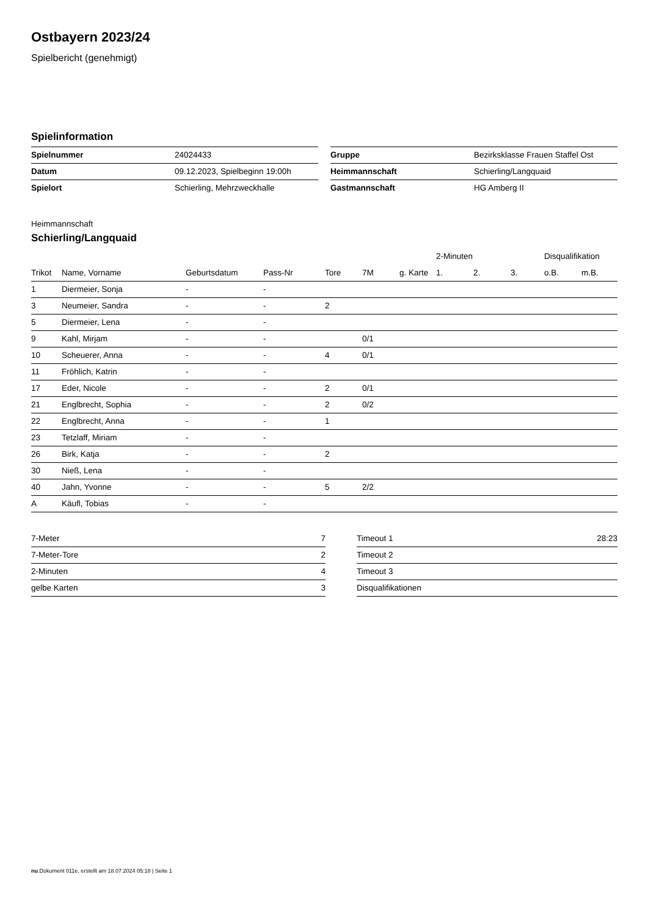Ostbayern 2023/24
Spielbericht (genehmigt)
Spielinformation
| Spielnummer | 24024433 |
| Datum | 09.12.2023, Spielbeginn 19:00h |
| Spielort | Schierling, Mehrzweckhalle |
| Gruppe | Bezirksklasse Frauen Staffel Ost |
| Heimmannschaft | Schierling/Langquaid |
| Gastmannschaft | HG Amberg II |
Heimmannschaft
Schierling/Langquaid
| | | | | | | | 2-Minuten | | | Disqualifikation | |
| --- | --- | --- | --- | --- | --- | --- | --- | --- | --- | --- | --- |
| Trikot | Name, Vorname | Geburtsdatum | Pass-Nr | Tore | 7M | g. Karte | 1. | 2. | 3. | o.B. | m.B. |
| 1 | Diermeier, Sonja | - | - | | | | | | | | |
| 3 | Neumeier, Sandra | - | - | 2 | | | | | | | |
| 5 | Diermeier, Lena | - | - | | | | | | | | |
| 9 | Kahl, Mirjam | - | - | | 0/1 | | | | | | |
| 10 | Scheuerer, Anna | - | - | 4 | 0/1 | | | | | | |
| 11 | Fröhlich, Katrin | - | - | | | | | | | | |
| 17 | Eder, Nicole | - | - | 2 | 0/1 | | | | | | |
| 21 | Englbrecht, Sophia | - | - | 2 | 0/2 | | | | | | |
| 22 | Englbrecht, Anna | - | - | 1 | | | | | | | |
| 23 | Tetzlaff, Miriam | - | - | | | | | | | | |
| 26 | Birk, Katja | - | - | 2 | | | | | | | |
| 30 | Nieß, Lena | - | - | | | | | | | | |
| 40 | Jahn, Yvonne | - | - | 5 | 2/2 | | | | | | |
| A | Käufl, Tobias | - | - | | | | | | | | |
| 7-Meter | 7 |
| 7-Meter-Tore | 2 |
| 2-Minuten | 4 |
| gelbe Karten | 3 |
| Timeout 1 | 28:23 |
| Timeout 2 | |
| Timeout 3 | |
| Disqualifikationen | |
nu.Dokument 011e, erstellt am 18.07.2024 05:18 | Seite 1